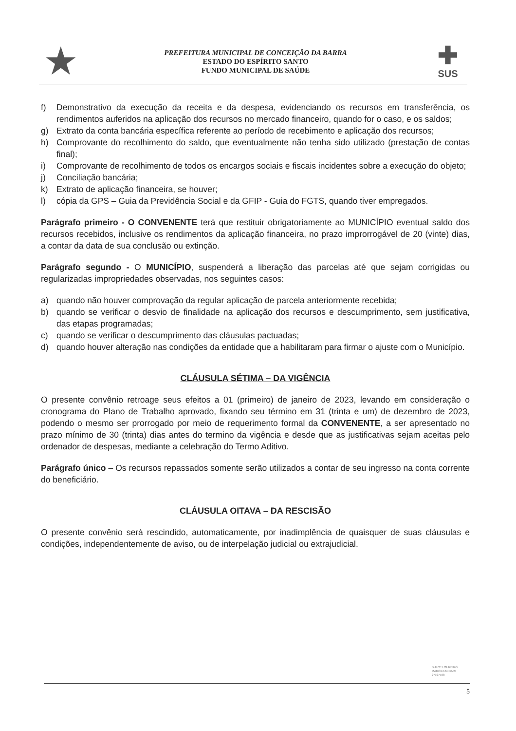★
PREFEITURA MUNICIPAL DE CONCEIÇÃO DA BARRA
ESTADO DO ESPÍRITO SANTO
FUNDO MUNICIPAL DE SAÚDE
✚
SUS
f) Demonstrativo da execução da receita e da despesa, evidenciando os recursos em transferência, os rendimentos auferidos na aplicação dos recursos no mercado financeiro, quando for o caso, e os saldos;
g) Extrato da conta bancária específica referente ao período de recebimento e aplicação dos recursos;
h) Comprovante do recolhimento do saldo, que eventualmente não tenha sido utilizado (prestação de contas final);
i) Comprovante de recolhimento de todos os encargos sociais e fiscais incidentes sobre a execução do objeto;
j) Conciliação bancária;
k) Extrato de aplicação financeira, se houver;
l) cópia da GPS – Guia da Previdência Social e da GFIP - Guia do FGTS, quando tiver empregados.
Parágrafo primeiro - O CONVENENTE terá que restituir obrigatoriamente ao MUNICÍPIO eventual saldo dos recursos recebidos, inclusive os rendimentos da aplicação financeira, no prazo improrrogável de 20 (vinte) dias, a contar da data de sua conclusão ou extinção.
Parágrafo segundo - O MUNICÍPIO, suspenderá a liberação das parcelas até que sejam corrigidas ou regularizadas impropriedades observadas, nos seguintes casos:
a) quando não houver comprovação da regular aplicação de parcela anteriormente recebida;
b) quando se verificar o desvio de finalidade na aplicação dos recursos e descumprimento, sem justificativa, das etapas programadas;
c) quando se verificar o descumprimento das cláusulas pactuadas;
d) quando houver alteração nas condições da entidade que a habilitaram para firmar o ajuste com o Município.
CLÁUSULA SÉTIMA – DA VIGÊNCIA
O presente convênio retroage seus efeitos a 01 (primeiro) de janeiro de 2023, levando em consideração o cronograma do Plano de Trabalho aprovado, fixando seu término em 31 (trinta e um) de dezembro de 2023, podendo o mesmo ser prorrogado por meio de requerimento formal da CONVENENTE, a ser apresentado no prazo mínimo de 30 (trinta) dias antes do termino da vigência e desde que as justificativas sejam aceitas pelo ordenador de despesas, mediante a celebração do Termo Aditivo.
Parágrafo único – Os recursos repassados somente serão utilizados a contar de seu ingresso na conta corrente do beneficiário.
CLÁUSULA OITAVA – DA RESCISÃO
O presente convênio será rescindido, automaticamente, por inadimplência de quaisquer de suas cláusulas e condições, independentemente de aviso, ou de interpelação judicial ou extrajudicial.
DULCE LOUREIRO
MARCILEANDARI
27927768
5